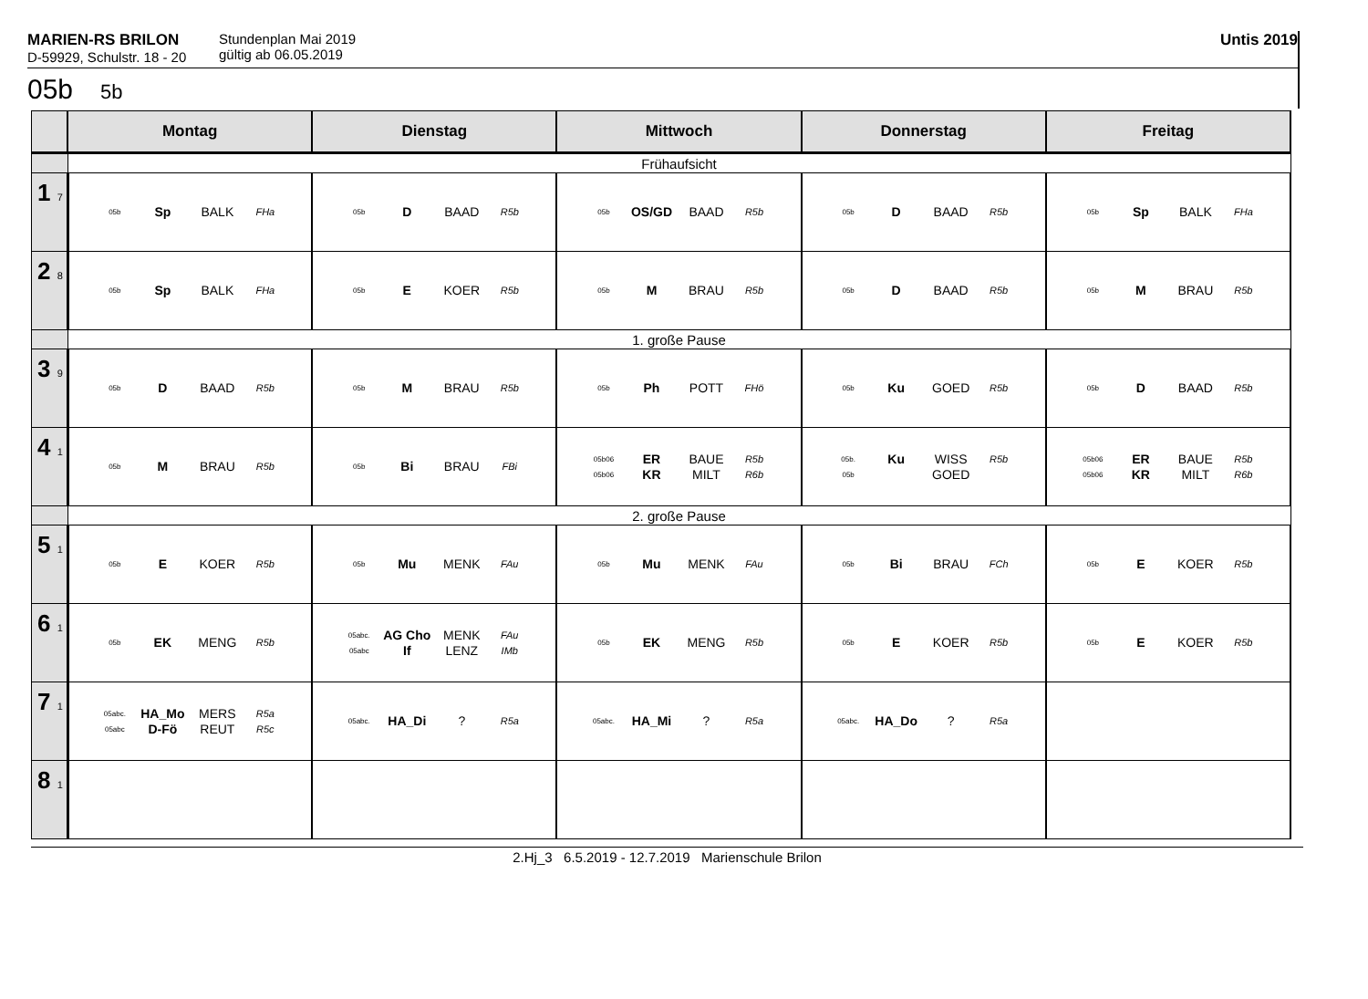MARIEN-RS BRILON
D-59929, Schulstr. 18 - 20
Stundenplan Mai 2019
gültig ab 06.05.2019
Untis 2019
05b 5b
| | Montag | Dienstag | Mittwoch | Donnerstag | Freitag |
| --- | --- | --- | --- | --- | --- |
| | Frühaufsicht | | | | |
| 1 7 | 05b Sp BALK FHa | 05b D BAAD R5b | 05b OS/GD BAAD R5b | 05b D BAAD R5b | 05b Sp BALK FHa |
| 2 8 | 05b Sp BALK FHa | 05b E KOER R5b | 05b M BRAU R5b | 05b D BAAD R5b | 05b M BRAU R5b |
| | 1. große Pause | | | | |
| 3 9 | 05b D BAAD R5b | 05b M BRAU R5b | 05b Ph POTT FHö | 05b Ku GOED R5b | 05b D BAAD R5b |
| 4 1 | 05b M BRAU R5b | 05b Bi BRAU FBi | 05b06 05b06 ER KR BAUE MILT R5b R6b | 05b. 05b Ku WISS GOED R5b | 05b06 05b06 ER KR BAUE MILT R5b R6b |
| | 2. große Pause | | | | |
| 5 1 | 05b E KOER R5b | 05b Mu MENK FAu | 05b Mu MENK FAu | 05b Bi BRAU FCh | 05b E KOER R5b |
| 6 1 | 05b EK MENG R5b | 05abc. 05abc AG Cho If MENK LENZ FAu IMb | 05b EK MENG R5b | 05b E KOER R5b | 05b E KOER R5b |
| 7 1 | 05abc. 05abc HA_Mo D-Fö MERS REUT R5a R5c | 05abc. HA_Di ? R5a | 05abc. HA_Mi ? R5a | 05abc. HA_Do ? R5a | |
| 8 1 | | | | | |
2.Hj_3 6.5.2019 - 12.7.2019 Marienschule Brilon